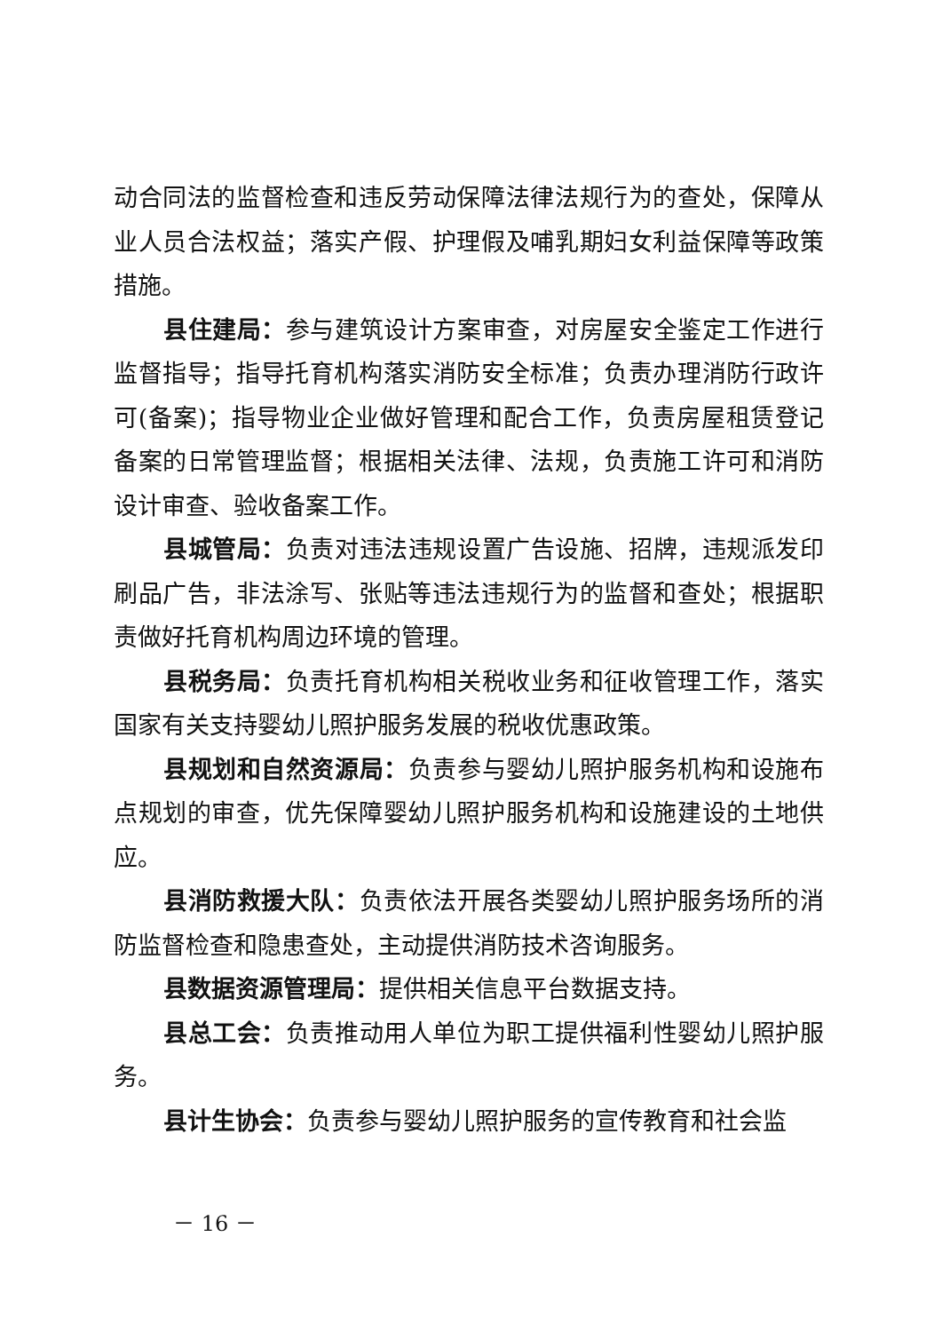动合同法的监督检查和违反劳动保障法律法规行为的查处，保障从业人员合法权益；落实产假、护理假及哺乳期妇女利益保障等政策措施。
县住建局：参与建筑设计方案审查，对房屋安全鉴定工作进行监督指导；指导托育机构落实消防安全标准；负责办理消防行政许可(备案)；指导物业企业做好管理和配合工作，负责房屋租赁登记备案的日常管理监督；根据相关法律、法规，负责施工许可和消防设计审查、验收备案工作。
县城管局：负责对违法违规设置广告设施、招牌，违规派发印刷品广告，非法涂写、张贴等违法违规行为的监督和查处；根据职责做好托育机构周边环境的管理。
县税务局：负责托育机构相关税收业务和征收管理工作，落实国家有关支持婴幼儿照护服务发展的税收优惠政策。
县规划和自然资源局：负责参与婴幼儿照护服务机构和设施布点规划的审查，优先保障婴幼儿照护服务机构和设施建设的土地供应。
县消防救援大队：负责依法开展各类婴幼儿照护服务场所的消防监督检查和隐患查处，主动提供消防技术咨询服务。
县数据资源管理局：提供相关信息平台数据支持。
县总工会：负责推动用人单位为职工提供福利性婴幼儿照护服务。
县计生协会：负责参与婴幼儿照护服务的宣传教育和社会监
－ 16 －